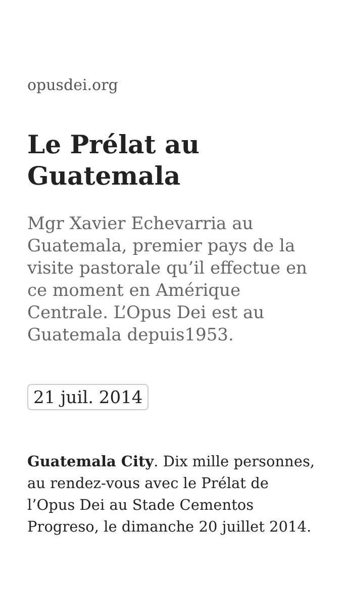opusdei.org
Le Prélat au Guatemala
Mgr Xavier Echevarria au Guatemala, premier pays de la visite pastorale qu’il effectue en ce moment en Amérique Centrale. L’Opus Dei est au Guatemala depuis1953.
21 juil. 2014
Guatemala City. Dix mille personnes, au rendez-vous avec le Prélat de l’Opus Dei au Stade Cementos Progreso, le dimanche 20 juillet 2014.